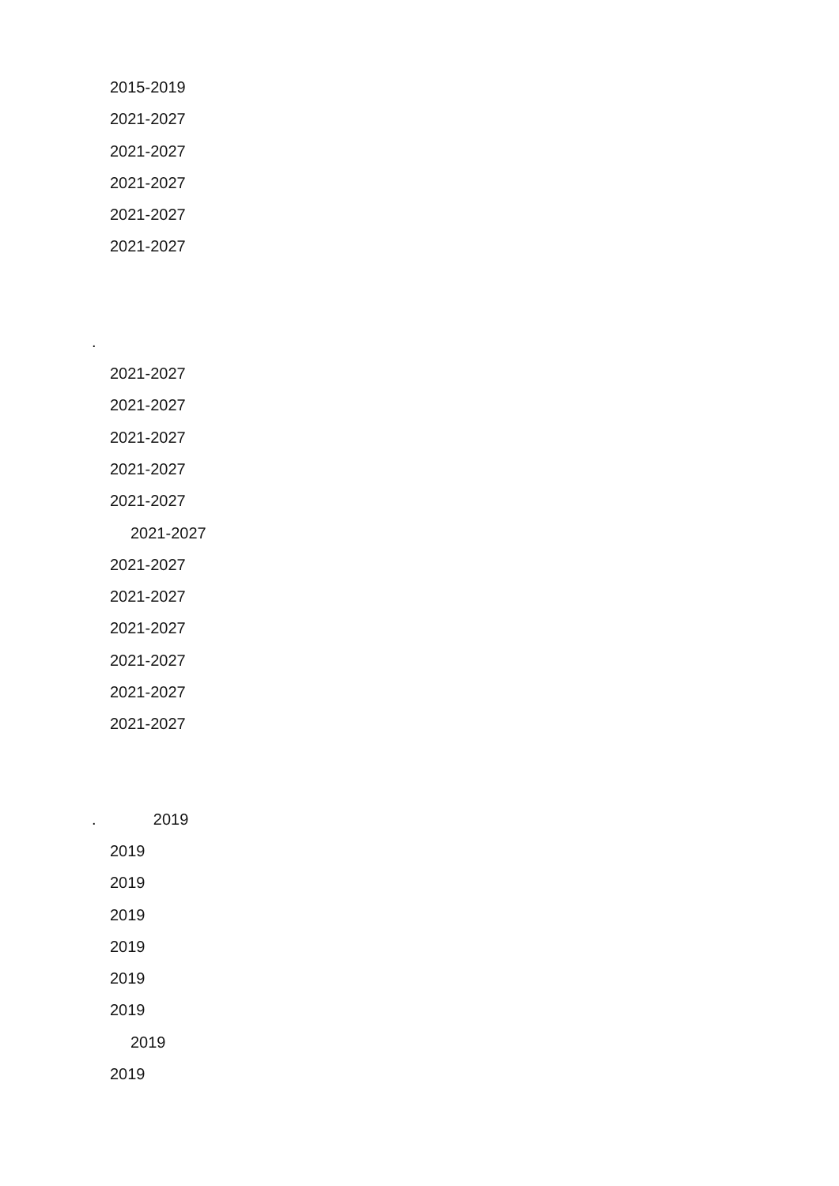2015-2019
2021-2027
2021-2027
2021-2027
2021-2027
2021-2027
.
2021-2027
2021-2027
2021-2027
2021-2027
2021-2027
2021-2027
2021-2027
2021-2027
2021-2027
2021-2027
2021-2027
2021-2027
. 2019
2019
2019
2019
2019
2019
2019
2019
2019